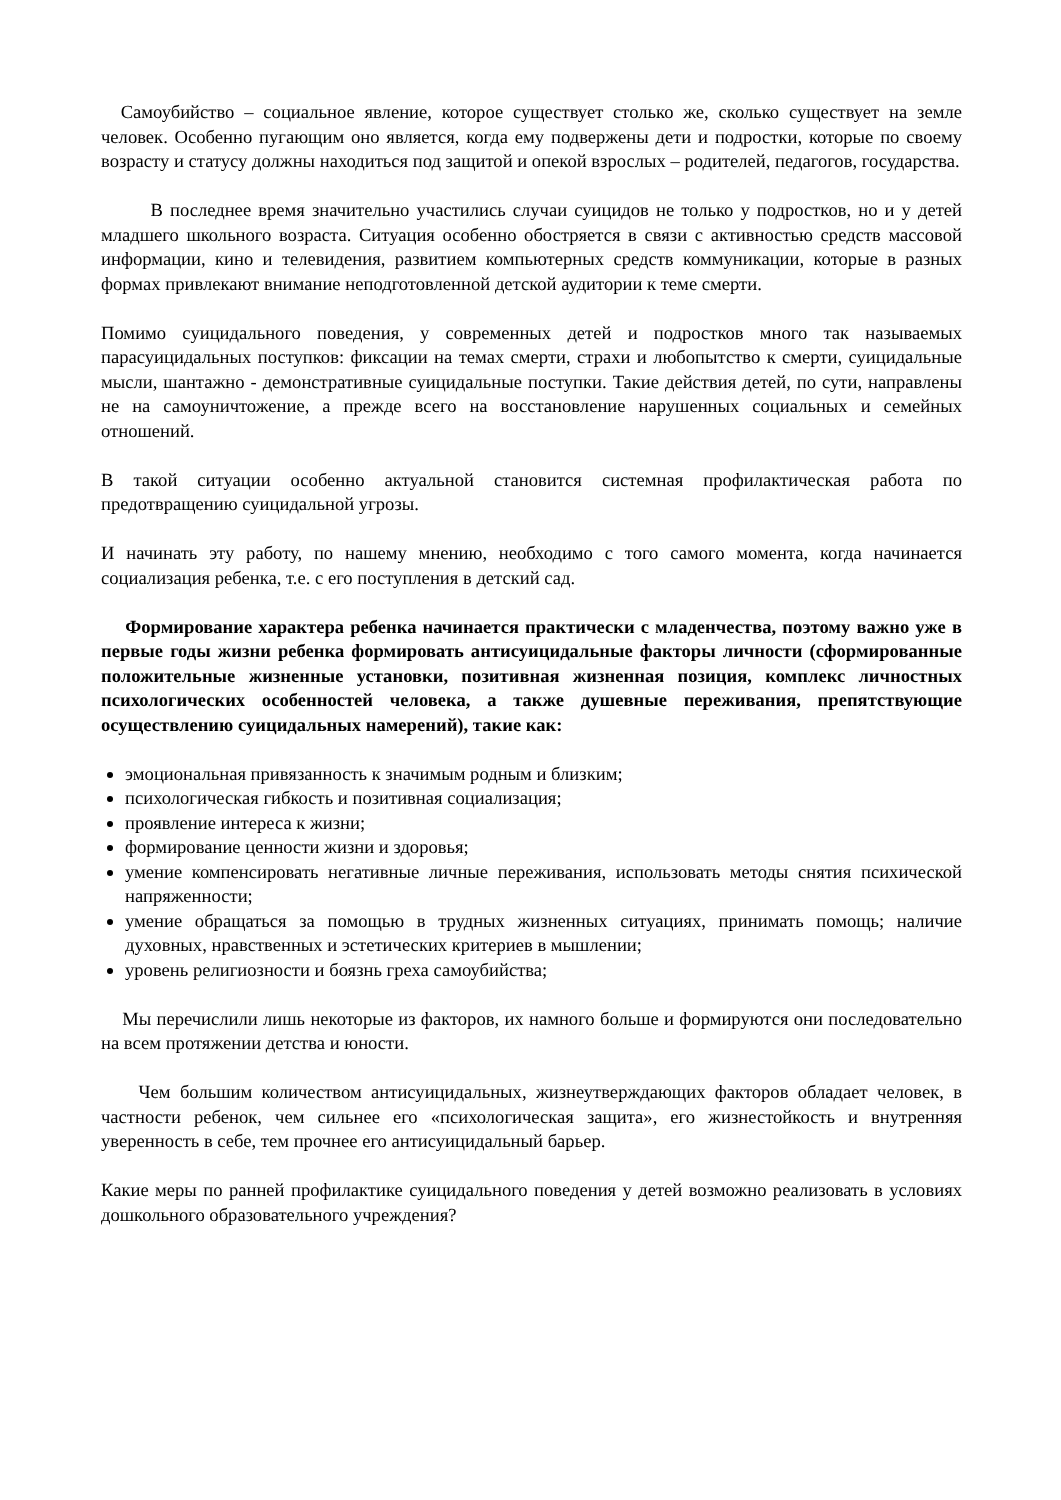Самоубийство – социальное явление, которое существует столько же, сколько существует на земле человек. Особенно пугающим оно является, когда ему подвержены дети и подростки, которые по своему возрасту и статусу должны находиться под защитой и опекой взрослых – родителей, педагогов, государства.
В последнее время значительно участились случаи суицидов не только у подростков, но и у детей младшего школьного возраста. Ситуация особенно обостряется в связи с активностью средств массовой информации, кино и телевидения, развитием компьютерных средств коммуникации, которые в разных формах привлекают внимание неподготовленной детской аудитории к теме смерти.
Помимо суицидального поведения, у современных детей и подростков много так называемых парасуицидальных поступков: фиксации на темах смерти, страхи и любопытство к смерти, суицидальные мысли, шантажно - демонстративные суицидальные поступки. Такие действия детей, по сути, направлены не на самоуничтожение, а прежде всего на восстановление нарушенных социальных и семейных отношений.
В такой ситуации особенно актуальной становится системная профилактическая работа по предотвращению суицидальной угрозы.
И начинать эту работу, по нашему мнению, необходимо с того самого момента, когда начинается социализация ребенка, т.е. с его поступления в детский сад.
Формирование характера ребенка начинается практически с младенчества, поэтому важно уже в первые годы жизни ребенка формировать антисуицидальные факторы личности (сформированные положительные жизненные установки, позитивная жизненная позиция, комплекс личностных психологических особенностей человека, а также душевные переживания, препятствующие осуществлению суицидальных намерений), такие как:
эмоциональная привязанность к значимым родным и близким;
психологическая гибкость и позитивная социализация;
проявление интереса к жизни;
формирование ценности жизни и здоровья;
умение компенсировать негативные личные переживания, использовать методы снятия психической напряженности;
умение обращаться за помощью в трудных жизненных ситуациях, принимать помощь; наличие духовных, нравственных и эстетических критериев в мышлении;
уровень религиозности и боязнь греха самоубийства;
Мы перечислили лишь некоторые из факторов, их намного больше и формируются они последовательно на всем протяжении детства и юности.
Чем большим количеством антисуицидальных, жизнеутверждающих факторов обладает человек, в частности ребенок, чем сильнее его «психологическая защита», его жизнестойкость и внутренняя уверенность в себе, тем прочнее его антисуицидальный барьер.
Какие меры по ранней профилактике суицидального поведения у детей возможно реализовать в условиях дошкольного образовательного учреждения?